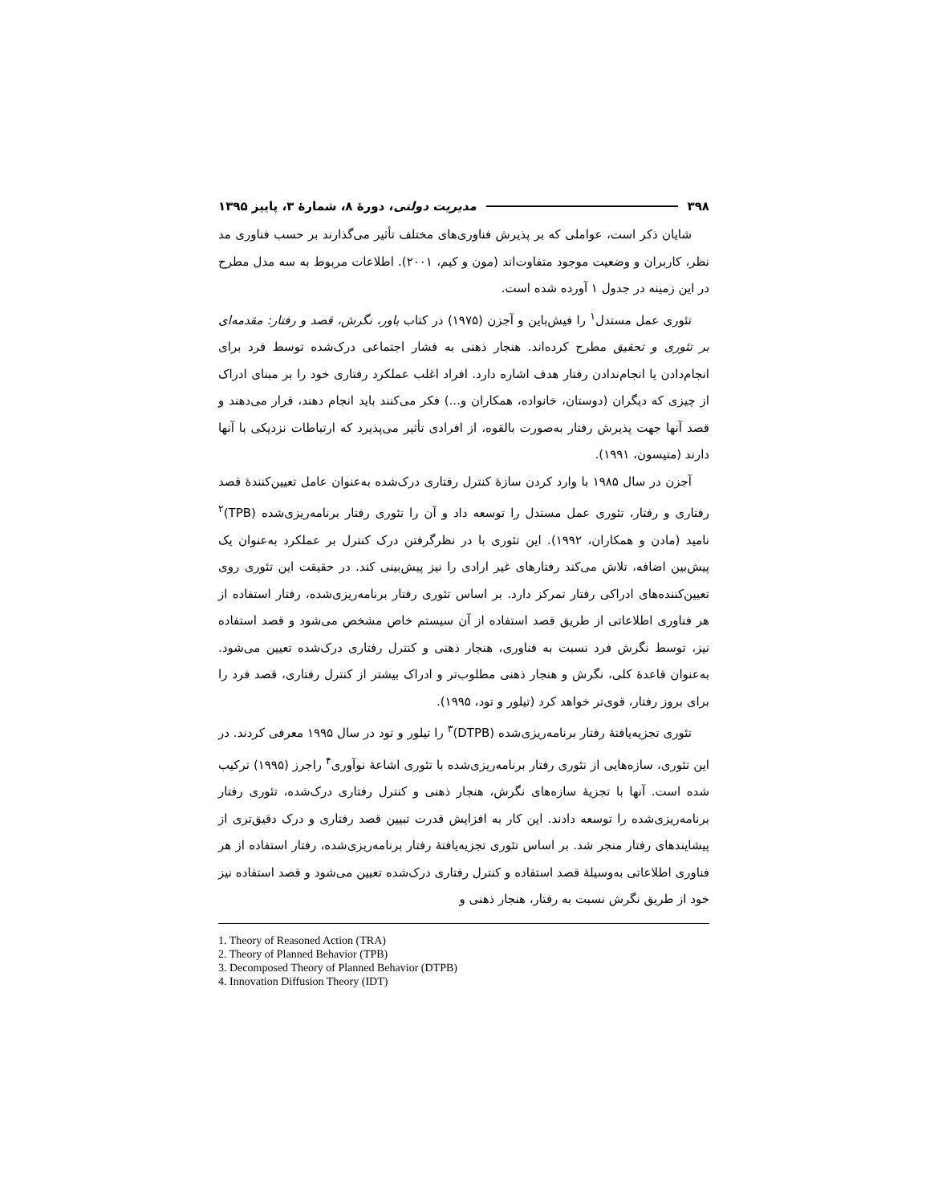۳۹۸ مدیریت دولتی، دورهٔ ۸، شمارهٔ ۳، پاییز ۱۳۹۵
شایان ذکر است، عواملی که بر پذیرش فناوری‌های مختلف تأثیر می‌گذارند بر حسب فناوری مد نظر، کاربران و وضعیت موجود متفاوت‌اند (مون و کیم، ۲۰۰۱). اطلاعات مربوط به سه مدل مطرح در این زمینه در جدول ۱ آورده شده است.
تئوری عمل مستدل<sup>۱</sup> را فیش‌باین و آجزن (۱۹۷۵) در کتاب باور، نگرش، قصد و رفتار: مقدمه‌ای بر تئوری و تحقیق مطرح کرده‌اند. هنجار ذهنی به فشار اجتماعی درک‌شده توسط فرد برای انجام‌دادن یا انجام‌ندادن رفتار هدف اشاره دارد. افراد اغلب عملکرد رفتاری خود را بر مبنای ادراک از چیزی که دیگران (دوستان، خانواده، همکاران و...) فکر می‌کنند باید انجام دهند، قرار می‌دهند و قصد آنها جهت پذیرش رفتار به‌صورت بالقوه، از افرادی تأثیر می‌پذیرد که ارتباطات نزدیکی با آنها دارند (متیسون، ۱۹۹۱).
آجزن در سال ۱۹۸۵ با وارد کردن سازهٔ کنترل رفتاری درک‌شده به‌عنوان عامل تعیین‌کنندهٔ قصد رفتاری و رفتار، تئوری عمل مستدل را توسعه داد و آن را تئوری رفتار برنامه‌ریزی‌شده (TPB)<sup>۲</sup> نامید (مادن و همکاران، ۱۹۹۲). این تئوری با در نظرگرفتن درک کنترل بر عملکرد به‌عنوان یک پیش‌بین اضافه، تلاش می‌کند رفتارهای غیر ارادی را نیز پیش‌بینی کند. در حقیقت این تئوری روی تعیین‌کننده‌های ادراکی رفتار تمرکز دارد. بر اساس تئوری رفتار برنامه‌ریزی‌شده، رفتار استفاده از هر فناوری اطلاعاتی از طریق قصد استفاده از آن سیستم خاص مشخص می‌شود و قصد استفاده نیز، توسط نگرش فرد نسبت به فناوری، هنجار ذهنی و کنترل رفتاری درک‌شده تعیین می‌شود. به‌عنوان قاعدهٔ کلی، نگرش و هنجار ذهنی مطلوب‌تر و ادراک بیشتر از کنترل رفتاری، قصد فرد را برای بروز رفتار، قوی‌تر خواهد کرد (تیلور و تود، ۱۹۹۵).
تئوری تجزیه‌یافتهٔ رفتار برنامه‌ریزی‌شده (DTPB)<sup>۳</sup> را تیلور و تود در سال ۱۹۹۵ معرفی کردند. در این تئوری، سازه‌هایی از تئوری رفتار برنامه‌ریزی‌شده با تئوری اشاعهٔ نوآوری<sup>۴</sup> راجرز (۱۹۹۵) ترکیب شده است. آنها با تجزیهٔ سازه‌های نگرش، هنجار ذهنی و کنترل رفتاری درک‌شده، تئوری رفتار برنامه‌ریزی‌شده را توسعه دادند. این کار به افزایش قدرت تبیین قصد رفتاری و درک دقیق‌تری از پیشایندهای رفتار منجر شد. بر اساس تئوری تجزیه‌یافتهٔ رفتار برنامه‌ریزی‌شده، رفتار استفاده از هر فناوری اطلاعاتی به‌وسیلهٔ قصد استفاده و کنترل رفتاری درک‌شده تعیین می‌شود و قصد استفاده نیز خود از طریق نگرش نسبت به رفتار، هنجار ذهنی و
1. Theory of Reasoned Action (TRA)
2. Theory of Planned Behavior (TPB)
3. Decomposed Theory of Planned Behavior (DTPB)
4. Innovation Diffusion Theory (IDT)